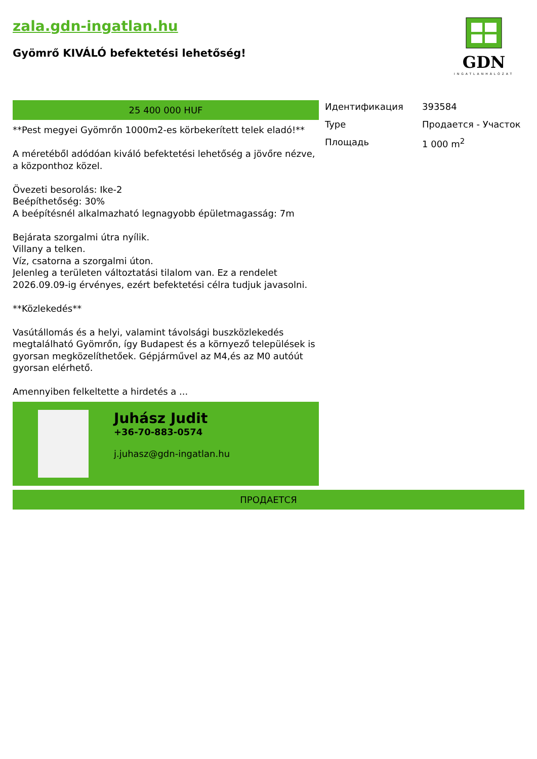zala.gdn-ingatlan.hu
Gyömrő KIVÁLÓ befektetési lehetőség!
GDN
INGATLANHÁLÓZAT
25 400 000 HUF
**Pest megyei Gyömrőn 1000m2-es körbekerített telek eladó!**
A méretéből adódóan kiváló befektetési lehetőség a jövőre nézve, a központhoz közel.
Övezeti besorolás: Ike-2
Beépíthetőség: 30%
A beépítésnél alkalmazható legnagyobb épületmagasság: 7m
Bejárata szorgalmi útra nyílik.
Villany a telken.
Víz, csatorna a szorgalmi úton.
Jelenleg a területen változtatási tilalom van. Ez a rendelet 2026.09.09-ig érvényes, ezért befektetési célra tudjuk javasolni.
**Közlekedés**
Vasútállomás és a helyi, valamint távolsági buszközlekedés megtalálható Gyömrőn, így Budapest és a környező települések is gyorsan megközelíthetőek. Gépjárművel az M4,és az M0 autóút gyorsan elérhető.
Amennyiben felkeltette a hirdetés a ...
Juhász Judit
+36-70-883-0574
j.juhasz@gdn-ingatlan.hu
| Идентификация | 393584 |
| Type | Продается - Участок |
| Площадь | 1 000 m<sup>2</sup> |
ПРОДАЕТСЯ